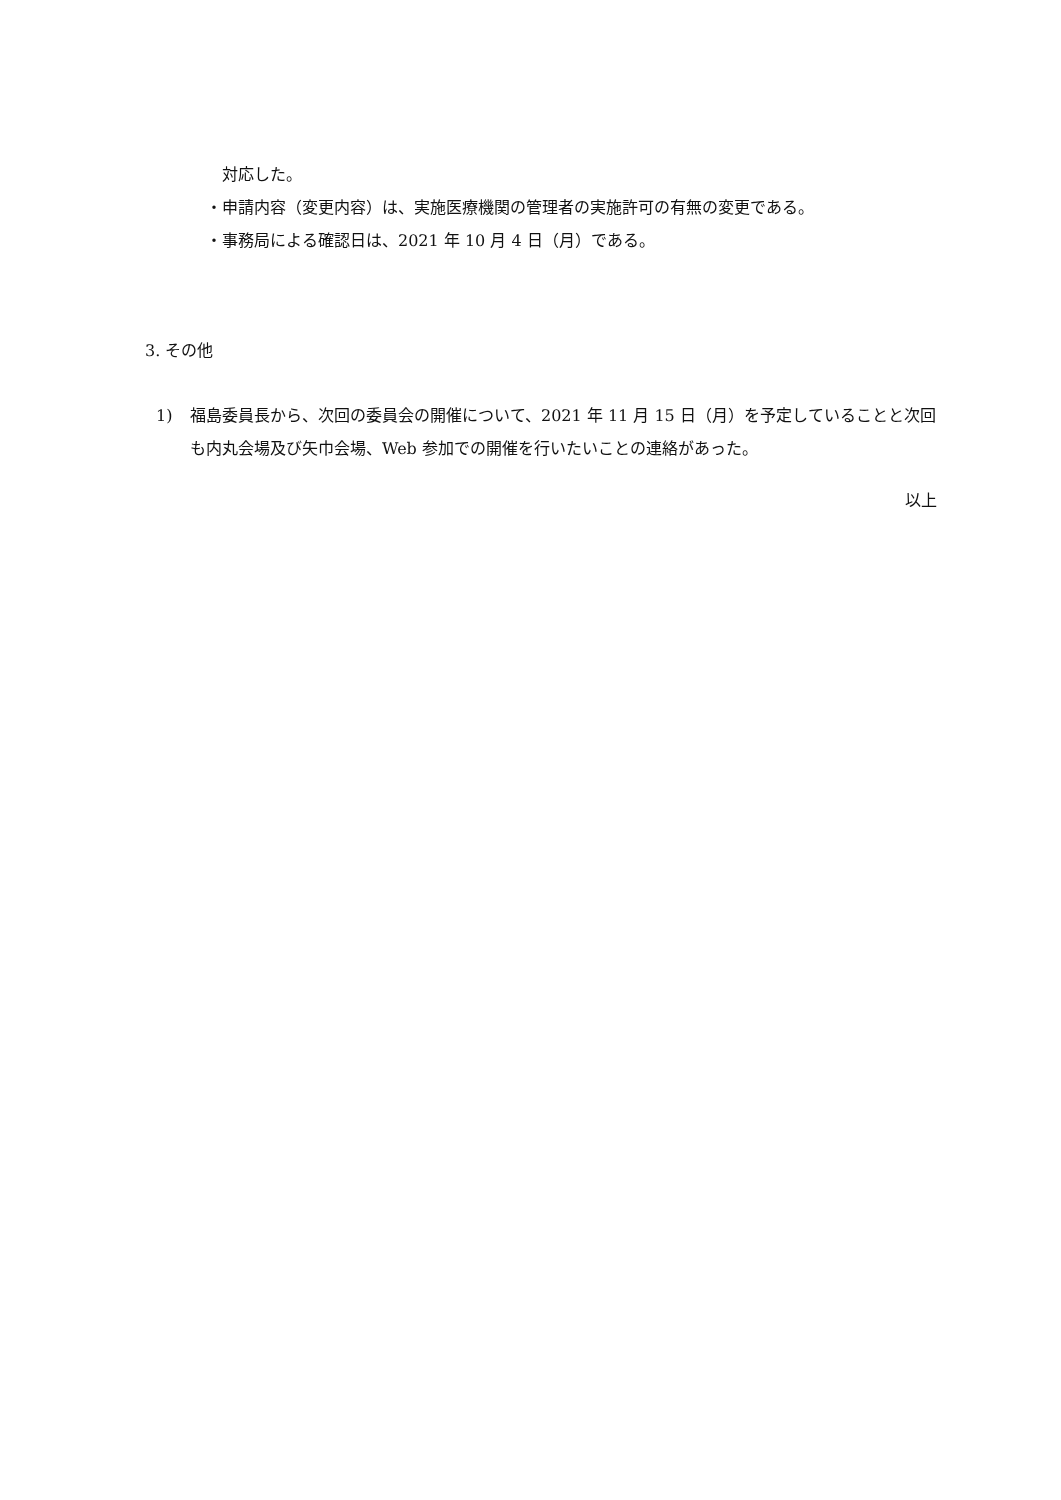対応した。
・申請内容（変更内容）は、実施医療機関の管理者の実施許可の有無の変更である。
・事務局による確認日は、2021 年 10 月 4 日（月）である。
3. その他
1) 福島委員長から、次回の委員会の開催について、2021 年 11 月 15 日（月）を予定していることと次回も内丸会場及び矢巾会場、Web 参加での開催を行いたいことの連絡があった。
以上